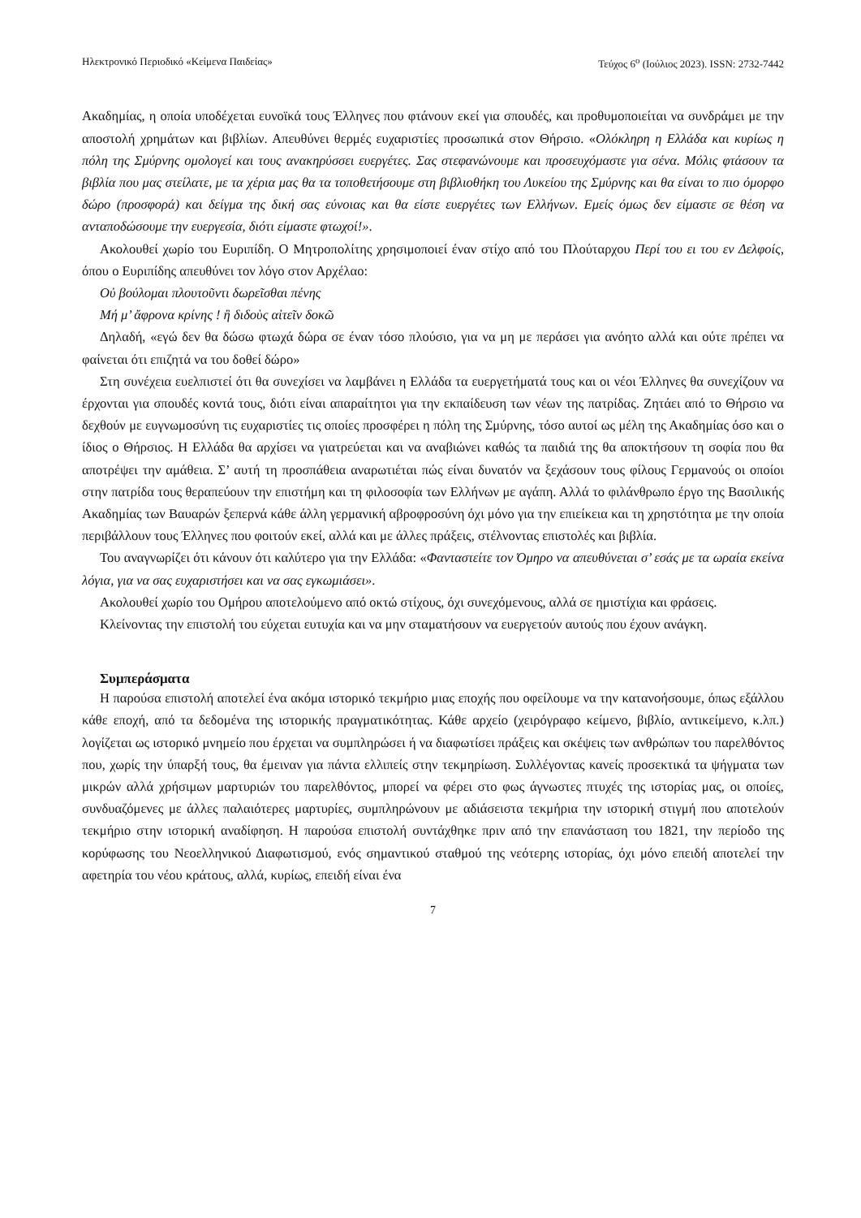Ηλεκτρονικό Περιοδικό «Κείμενα Παιδείας» Τεύχος 6<sup>ο</sup> (Ιούλιος 2023). ISSN: 2732-7442
Ακαδημίας, η οποία υποδέχεται ευνοϊκά τους Έλληνες που φτάνουν εκεί για σπουδές, και προθυμοποιείται να συνδράμει με την αποστολή χρημάτων και βιβλίων. Απευθύνει θερμές ευχαριστίες προσωπικά στον Θήρσιο. «Ολόκληρη η Ελλάδα και κυρίως η πόλη της Σμύρνης ομολογεί και τους ανακηρύσσει ευεργέτες. Σας στεφανώνουμε και προσευχόμαστε για σένα. Μόλις φτάσουν τα βιβλία που μας στείλατε, με τα χέρια μας θα τα τοποθετήσουμε στη βιβλιοθήκη του Λυκείου της Σμύρνης και θα είναι το πιο όμορφο δώρο (προσφορά) και δείγμα της δική σας εύνοιας και θα είστε ευεργέτες των Ελλήνων. Εμείς όμως δεν είμαστε σε θέση να ανταποδώσουμε την ευεργεσία, διότι είμαστε φτωχοί!».
Ακολουθεί χωρίο του Ευριπίδη. Ο Μητροπολίτης χρησιμοποιεί έναν στίχο από του Πλούταρχου Περί του ει του εν Δελφοίς, όπου ο Ευριπίδης απευθύνει τον λόγο στον Αρχέλαο:
Οὐ βούλομαι πλουτοῦντι δωρεῖσθαι πένης
Μή μ’ ἄφρονα κρίνης ! ἢ διδοὺς αἰτεῖν δοκῶ
Δηλαδή, «εγώ δεν θα δώσω φτωχά δώρα σε έναν τόσο πλούσιο, για να μη με περάσει για ανόητο αλλά και ούτε πρέπει να φαίνεται ότι επιζητά να του δοθεί δώρο»
Στη συνέχεια ευελπιστεί ότι θα συνεχίσει να λαμβάνει η Ελλάδα τα ευεργετήματά τους και οι νέοι Έλληνες θα συνεχίζουν να έρχονται για σπουδές κοντά τους, διότι είναι απαραίτητοι για την εκπαίδευση των νέων της πατρίδας. Ζητάει από το Θήρσιο να δεχθούν με ευγνωμοσύνη τις ευχαριστίες τις οποίες προσφέρει η πόλη της Σμύρνης, τόσο αυτοί ως μέλη της Ακαδημίας όσο και ο ίδιος ο Θήρσιος. Η Ελλάδα θα αρχίσει να γιατρεύεται και να αναβιώνει καθώς τα παιδιά της θα αποκτήσουν τη σοφία που θα αποτρέψει την αμάθεια. Σ’ αυτή τη προσπάθεια αναρωτιέται πώς είναι δυνατόν να ξεχάσουν τους φίλους Γερμανούς οι οποίοι στην πατρίδα τους θεραπεύουν την επιστήμη και τη φιλοσοφία των Ελλήνων με αγάπη. Αλλά το φιλάνθρωπο έργο της Βασιλικής Ακαδημίας των Βαυαρών ξεπερνά κάθε άλλη γερμανική αβροφροσύνη όχι μόνο για την επιείκεια και τη χρηστότητα με την οποία περιβάλλουν τους Έλληνες που φοιτούν εκεί, αλλά και με άλλες πράξεις, στέλνοντας επιστολές και βιβλία.
Του αναγνωρίζει ότι κάνουν ότι καλύτερο για την Ελλάδα: «Φανταστείτε τον Όμηρο να απευθύνεται σ’ εσάς με τα ωραία εκείνα λόγια, για να σας ευχαριστήσει και να σας εγκωμιάσει».
Ακολουθεί χωρίο του Ομήρου αποτελούμενο από οκτώ στίχους, όχι συνεχόμενους, αλλά σε ημιστίχια και φράσεις.
Κλείνοντας την επιστολή του εύχεται ευτυχία και να μην σταματήσουν να ευεργετούν αυτούς που έχουν ανάγκη.
Συμπεράσματα
Η παρούσα επιστολή αποτελεί ένα ακόμα ιστορικό τεκμήριο μιας εποχής που οφείλουμε να την κατανοήσουμε, όπως εξάλλου κάθε εποχή, από τα δεδομένα της ιστορικής πραγματικότητας. Κάθε αρχείο (χειρόγραφο κείμενο, βιβλίο, αντικείμενο, κ.λπ.) λογίζεται ως ιστορικό μνημείο που έρχεται να συμπληρώσει ή να διαφωτίσει πράξεις και σκέψεις των ανθρώπων του παρελθόντος που, χωρίς την ύπαρξή τους, θα έμειναν για πάντα ελλιπείς στην τεκμηρίωση. Συλλέγοντας κανείς προσεκτικά τα ψήγματα των μικρών αλλά χρήσιμων μαρτυριών του παρελθόντος, μπορεί να φέρει στο φως άγνωστες πτυχές της ιστορίας μας, οι οποίες, συνδυαζόμενες με άλλες παλαιότερες μαρτυρίες, συμπληρώνουν με αδιάσειστα τεκμήρια την ιστορική στιγμή που αποτελούν τεκμήριο στην ιστορική αναδίφηση. Η παρούσα επιστολή συντάχθηκε πριν από την επανάσταση του 1821, την περίοδο της κορύφωσης του Νεοελληνικού Διαφωτισμού, ενός σημαντικού σταθμού της νεότερης ιστορίας, όχι μόνο επειδή αποτελεί την αφετηρία του νέου κράτους, αλλά, κυρίως, επειδή είναι ένα
7